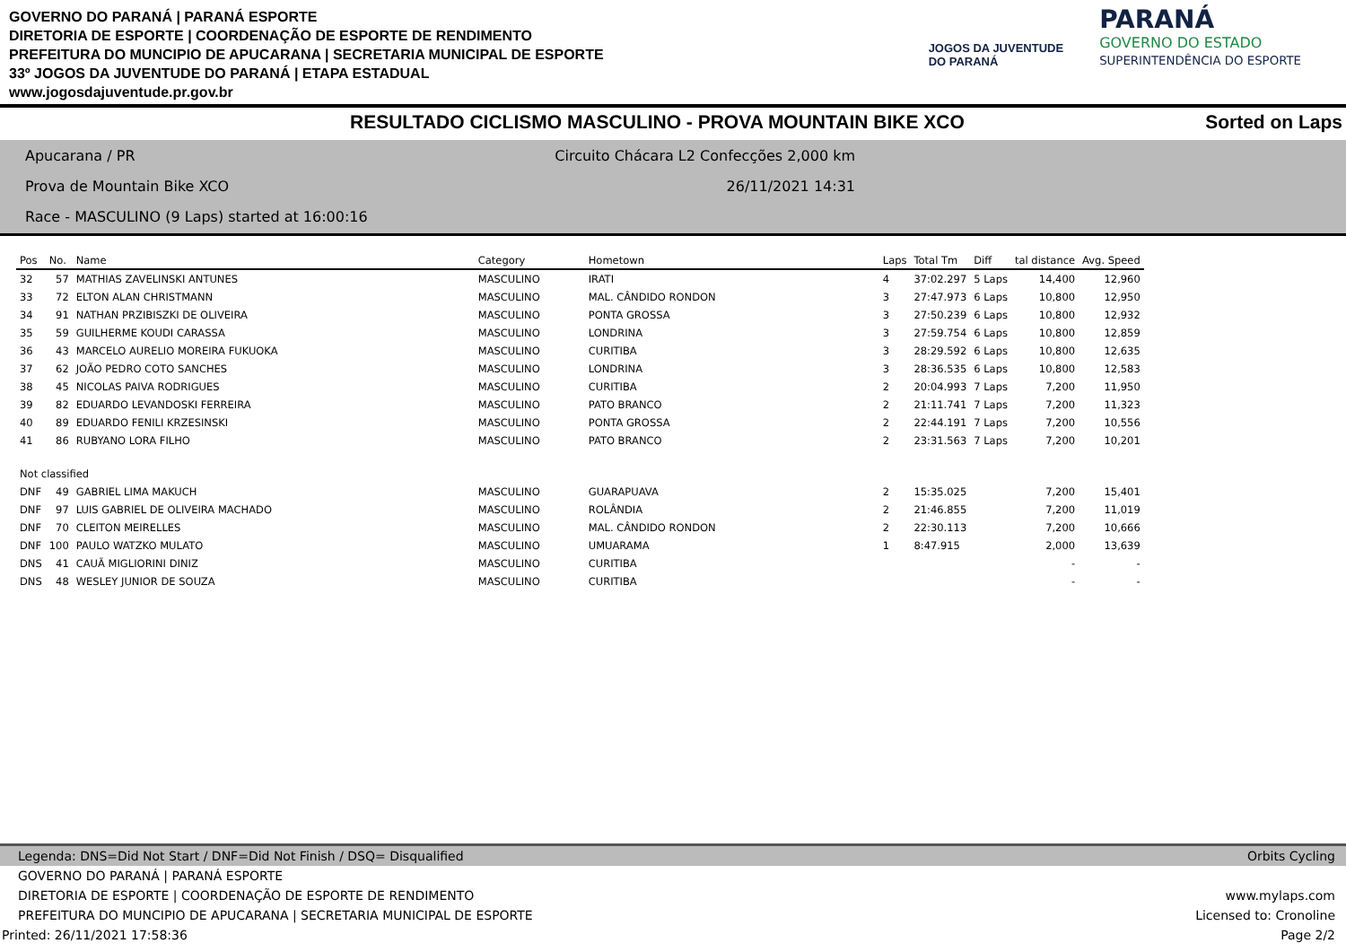GOVERNO DO PARANÁ | PARANÁ ESPORTE
DIRETORIA DE ESPORTE | COORDENAÇÃO DE ESPORTE DE RENDIMENTO
PREFEITURA DO MUNCIPIO DE APUCARANA | SECRETARIA MUNICIPAL DE ESPORTE
33º JOGOS DA JUVENTUDE DO PARANÁ | ETAPA ESTADUAL
www.jogosdajuventude.pr.gov.br
JOGOS DA JUVENTUDE
DO PARANÁ
PARANÁ
GOVERNO DO ESTADO
SUPERINTENDÊNCIA DO ESPORTE
RESULTADO CICLISMO MASCULINO - PROVA MOUNTAIN BIKE XCO Sorted on Laps
Apucarana / PR Circuito Chácara L2 Confecções 2,000 km
Prova de Mountain Bike XCO 26/11/2021 14:31
Race - MASCULINO (9 Laps) started at 16:00:16
| Pos | No. | Name | Category | Hometown | Laps | Total Tm | Diff | tal distance | Avg. Speed |
| --- | --- | --- | --- | --- | --- | --- | --- | --- | --- |
| 32 | 57 | MATHIAS ZAVELINSKI ANTUNES | MASCULINO | IRATI | 4 | 37:02.297 | 5 Laps | 14,400 | 12,960 |
| 33 | 72 | ELTON ALAN CHRISTMANN | MASCULINO | MAL. CÂNDIDO RONDON | 3 | 27:47.973 | 6 Laps | 10,800 | 12,950 |
| 34 | 91 | NATHAN PRZIBISZKI DE OLIVEIRA | MASCULINO | PONTA GROSSA | 3 | 27:50.239 | 6 Laps | 10,800 | 12,932 |
| 35 | 59 | GUILHERME KOUDI CARASSA | MASCULINO | LONDRINA | 3 | 27:59.754 | 6 Laps | 10,800 | 12,859 |
| 36 | 43 | MARCELO AURELIO MOREIRA FUKUOKA | MASCULINO | CURITIBA | 3 | 28:29.592 | 6 Laps | 10,800 | 12,635 |
| 37 | 62 | JOÃO PEDRO COTO SANCHES | MASCULINO | LONDRINA | 3 | 28:36.535 | 6 Laps | 10,800 | 12,583 |
| 38 | 45 | NICOLAS PAIVA RODRIGUES | MASCULINO | CURITIBA | 2 | 20:04.993 | 7 Laps | 7,200 | 11,950 |
| 39 | 82 | EDUARDO LEVANDOSKI FERREIRA | MASCULINO | PATO BRANCO | 2 | 21:11.741 | 7 Laps | 7,200 | 11,323 |
| 40 | 89 | EDUARDO FENILI KRZESINSKI | MASCULINO | PONTA GROSSA | 2 | 22:44.191 | 7 Laps | 7,200 | 10,556 |
| 41 | 86 | RUBYANO LORA FILHO | MASCULINO | PATO BRANCO | 2 | 23:31.563 | 7 Laps | 7,200 | 10,201 |
| Not classified | | | | | | | | | |
| DNF | 49 | GABRIEL LIMA MAKUCH | MASCULINO | GUARAPUAVA | 2 | 15:35.025 | | 7,200 | 15,401 |
| DNF | 97 | LUIS GABRIEL DE OLIVEIRA MACHADO | MASCULINO | ROLÂNDIA | 2 | 21:46.855 | | 7,200 | 11,019 |
| DNF | 70 | CLEITON MEIRELLES | MASCULINO | MAL. CÂNDIDO RONDON | 2 | 22:30.113 | | 7,200 | 10,666 |
| DNF | 100 | PAULO WATZKO MULATO | MASCULINO | UMUARAMA | 1 | 8:47.915 | | 2,000 | 13,639 |
| DNS | 41 | CAUÃ MIGLIORINI DINIZ | MASCULINO | CURITIBA | | | | - | - |
| DNS | 48 | WESLEY JUNIOR DE SOUZA | MASCULINO | CURITIBA | | | | - | - |
Legenda: DNS=Did Not Start / DNF=Did Not Finish / DSQ= Disqualified Orbits Cycling
GOVERNO DO PARANÁ | PARANÁ ESPORTE
DIRETORIA DE ESPORTE | COORDENAÇÃO DE ESPORTE DE RENDIMENTO www.mylaps.com
PREFEITURA DO MUNCIPIO DE APUCARANA | SECRETARIA MUNICIPAL DE ESPORTE Licensed to: Cronoline
Printed: 26/11/2021 17:58:36 Page 2/2